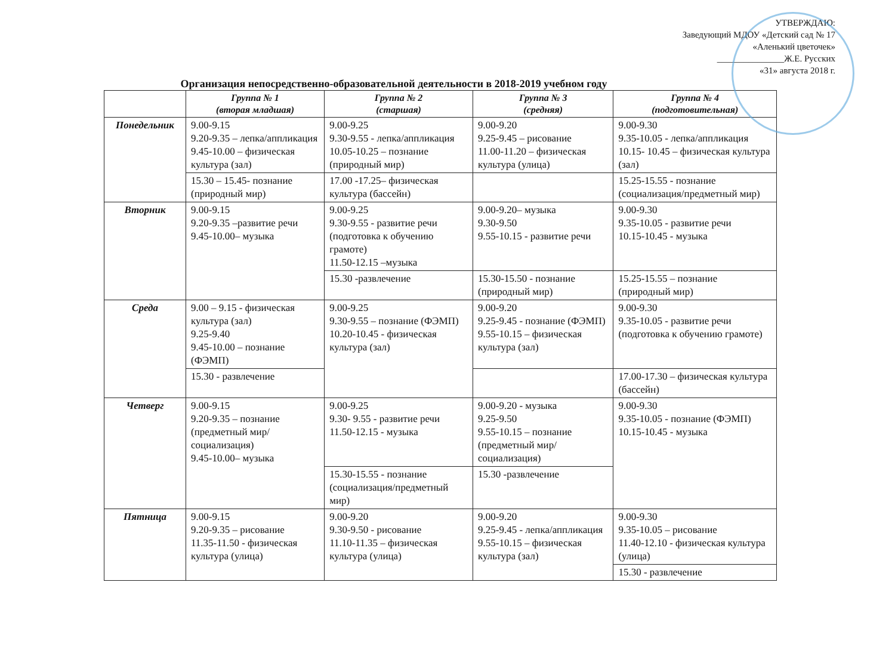УТВЕРЖДАЮ:
Заведующий МДОУ «Детский сад № 17
«Аленький цветочек»
_______________Ж.Е. Русских
«31» августа 2018 г.
Организация непосредственно-образовательной деятельности в 2018-2019 учебном году
| | Группа № 1 (вторая младшая) | Группа № 2 (старшая) | Группа № 3 (средняя) | Группа № 4 (подготовительная) |
| --- | --- | --- | --- | --- |
| Понедельник | 9.00-9.15 9.20-9.35 – лепка/аппликация 9.45-10.00 – физическая культура (зал) | 9.00-9.25 9.30-9.55 - лепка/аппликация 10.05-10.25 – познание (природный мир) | 9.00-9.20 9.25-9.45 – рисование 11.00-11.20 – физическая культура (улица) | 9.00-9.30 9.35-10.05 - лепка/аппликация 10.15- 10.45 – физическая культура (зал) |
| | 15.30 – 15.45- познание (природный мир) | 17.00 -17.25– физическая культура (бассейн) | | 15.25-15.55 - познание (социализация/предметный мир) |
| Вторник | 9.00-9.15 9.20-9.35 –развитие речи 9.45-10.00– музыка | 9.00-9.25 9.30-9.55 - развитие речи (подготовка к обучению грамоте) 11.50-12.15 –музыка | 9.00-9.20– музыка 9.30-9.50 9.55-10.15 - развитие речи | 9.00-9.30 9.35-10.05 - развитие речи 10.15-10.45 - музыка |
| | | 15.30 -развлечение | 15.30-15.50 - познание (природный мир) | 15.25-15.55 – познание (природный мир) |
| Среда | 9.00 – 9.15 - физическая культура (зал) 9.25-9.40 9.45-10.00 – познание (ФЭМП) | 9.00-9.25 9.30-9.55 – познание (ФЭМП) 10.20-10.45 - физическая культура (зал) | 9.00-9.20 9.25-9.45 - познание (ФЭМП) 9.55-10.15 – физическая культура (зал) | 9.00-9.30 9.35-10.05 - развитие речи (подготовка к обучению грамоте) |
| | 15.30 - развлечение | | | 17.00-17.30 – физическая культура (бассейн) |
| Четверг | 9.00-9.15 9.20-9.35 – познание (предметный мир/социализация) 9.45-10.00– музыка | 9.00-9.25 9.30- 9.55 - развитие речи 11.50-12.15 - музыка | 9.00-9.20 - музыка 9.25-9.50 9.55-10.15 – познание (предметный мир/социализация) | 9.00-9.30 9.35-10.05 - познание (ФЭМП) 10.15-10.45 - музыка |
| | | 15.30-15.55 - познание (социализация/предметный мир) | 15.30 -развлечение | |
| Пятница | 9.00-9.15 9.20-9.35 – рисование 11.35-11.50 - физическая культура (улица) | 9.00-9.20 9.30-9.50 - рисование 11.10-11.35 – физическая культура (улица) | 9.00-9.20 9.25-9.45 - лепка/аппликация 9.55-10.15 – физическая культура (зал) | 9.00-9.30 9.35-10.05 – рисование 11.40-12.10 - физическая культура (улица) |
| | | | | 15.30 - развлечение |